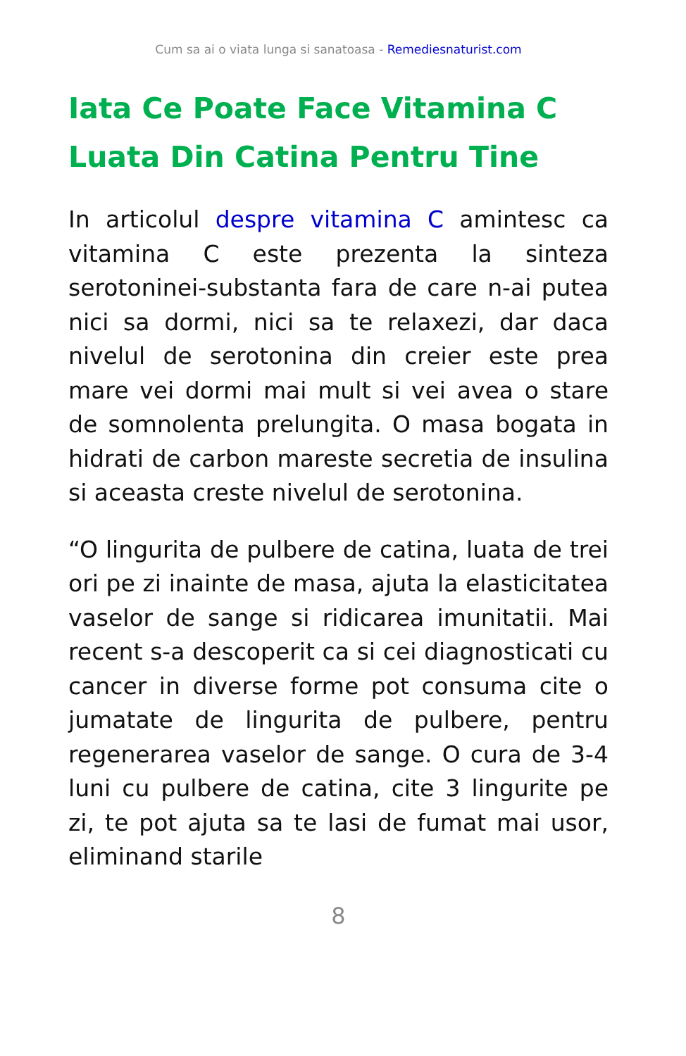Cum sa ai o viata lunga si sanatoasa - Remediesnaturist.com
Iata Ce Poate Face Vitamina C Luata Din Catina Pentru Tine
In articolul despre vitamina C amintesc ca vitamina C este prezenta la sinteza serotoninei-substanta fara de care n-ai putea nici sa dormi, nici sa te relaxezi, dar daca nivelul de serotonina din creier este prea mare vei dormi mai mult si vei avea o stare de somnolenta prelungita. O masa bogata in hidrati de carbon mareste secretia de insulina si aceasta creste nivelul de serotonina.
“O lingurita de pulbere de catina, luata de trei ori pe zi inainte de masa, ajuta la elasticitatea vaselor de sange si ridicarea imunitatii. Mai recent s-a descoperit ca si cei diagnosticati cu cancer in diverse forme pot consuma cite o jumatate de lingurita de pulbere, pentru regenerarea vaselor de sange. O cura de 3-4 luni cu pulbere de catina, cite 3 lingurite pe zi, te pot ajuta sa te lasi de fumat mai usor, eliminand starile
8